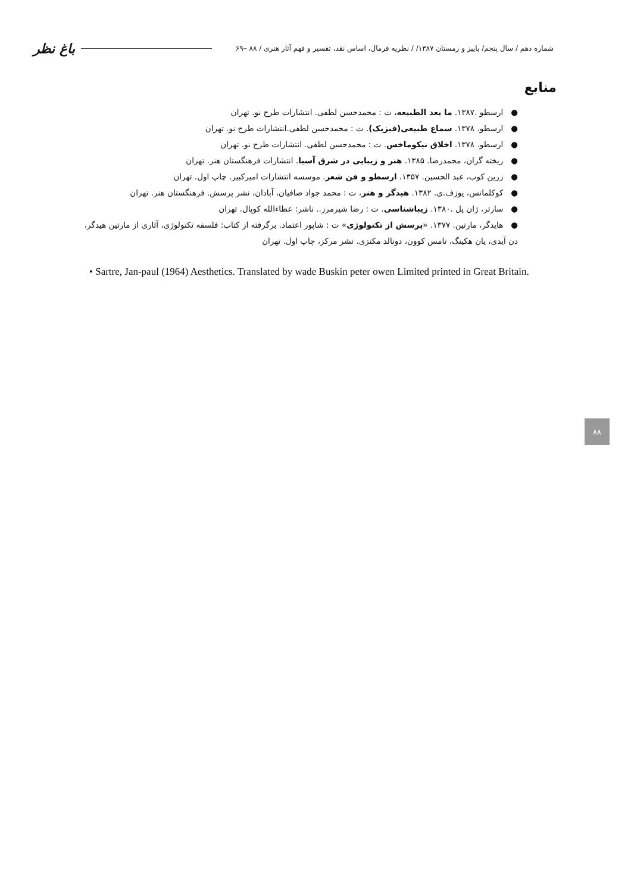شماره دهم / سال پنجم/ پاییز و زمستان ۱۳۸۷/ / نظریه فرمال، اساس نقد، تفسیر و فهم آثار هنری / ۸۸ –۶۹ باغ نظر
منابع
● ارسطو .۱۳۸۷. ما بعد الطبیعه، ت : محمدحسن لطفی. انتشارات طرح نو. تهران
● ارسطو. ۱۳۷۸. سماع طبیعی(فیزیک). ت : محمدحسن لطفی.انتشارات طرح نو. تهران
● ارسطو. ۱۳۷۸. اخلاق نیکوماخس. ت : محمدحسن لطفی. انتشارات طرح نو. تهران
● ریخته گران، محمدرضا. ۱۳۸۵. هنر و زیبایی در شرق آسیا. انتشارات فرهنگستان هنر. تهران
● زرین کوب، عبد الحسین. ۱۳۵۷. ارسطو و فن شعر. موسسه انتشارات امیرکبیر. چاپ اول. تهران
● کوکلمانس، یوزف.ی. ۱۳۸۲. هیدگر و هنر، ت : محمد جواد صافیان، آبادان، نشر پرسش. فرهنگستان هنر. تهران
● سارتر، ژان پل .۱۳۸۰. زیباشناسی. ت : رضا شیرمرز.. ناشر: عطاءالله کوپال. تهران
● هایدگر، مارتین. ۱۳۷۷. «پرسش از تکنولوژی» ت : شاپور اعتماد. برگرفته از کتاب: فلسفه تکنولوژی، آثاری از مارتین هیدگر، دن آیدی، یان هکینگ، تامس کوون، دونالد مکنزی. نشر مرکز، چاپ اول. تهران
• Sartre, Jan-paul (1964) Aesthetics. Translated by wade Buskin peter owen Limited printed in Great Britain.
۸۸